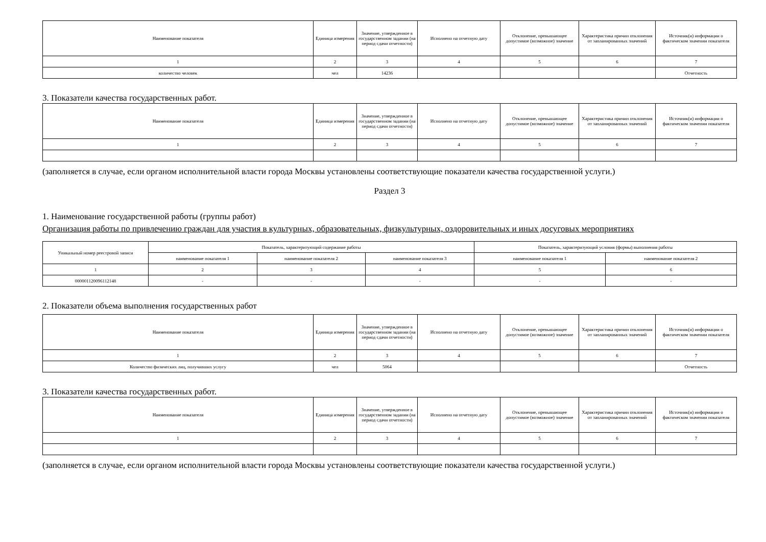| Наименование показателя | Единица измерения | Значение, утвержденное в государственном задании (на период сдачи отчетности) | Исполнено на отчетную дату | Отклонение, превышающее допустимое (возможное) значение | Характеристика причин отклонения от запланированных значений | Источник(и) информации о фактическом значении показателя |
| --- | --- | --- | --- | --- | --- | --- |
| 1 | 2 | 3 | 4 | 5 | 6 | 7 |
| количество человек | чел | 14236 | | | | Отчетность |
3. Показатели качества государственных работ.
| Наименование показателя | Единица измерения | Значение, утвержденное в государственном задании (на период сдачи отчетности) | Исполнено на отчетную дату | Отклонение, превышающее допустимое (возможное) значение | Характеристика причин отклонения от запланированных значений | Источник(и) информации о фактическом значении показателя |
| --- | --- | --- | --- | --- | --- | --- |
| 1 | 2 | 3 | 4 | 5 | 6 | 7 |
(заполняется в случае, если органом исполнительной власти города Москвы установлены соответствующие показатели качества государственной услуги.)
Раздел 3
1. Наименование государственной работы (группы работ)
Организация работы по привлечению граждан для участия в культурных, образовательных, физкультурных, оздоровительных и иных досуговых мероприятиях
| Уникальный номер реестровой записи | Показатель, характеризующий содержание работы | | | Показатель, характеризующий условия (формы) выполнения работы | |
| --- | --- | --- | --- | --- | --- |
| | наименование показателя 1 | наименование показателя 2 | наименование показателя 3 | наименование показателя 1 | наименование показателя 2 |
| 1 | 2 | 3 | 4 | 5 | 6 |
| 000001120096112148 | - | - | - | - | - |
2. Показатели объема выполнения государственных работ
| Наименование показателя | Единица измерения | Значение, утвержденное в государственном задании (на период сдачи отчетности) | Исполнено на отчетную дату | Отклонение, превышающее допустимое (возможное) значение | Характеристика причин отклонения от запланированных значений | Источник(и) информации о фактическом значении показателя |
| --- | --- | --- | --- | --- | --- | --- |
| 1 | 2 | 3 | 4 | 5 | 6 | 7 |
| Количество физических лиц, получивших услугу | чел | 5064 | | | | Отчетность |
3. Показатели качества государственных работ.
| Наименование показателя | Единица измерения | Значение, утвержденное в государственном задании (на период сдачи отчетности) | Исполнено на отчетную дату | Отклонение, превышающее допустимое (возможное) значение | Характеристика причин отклонения от запланированных значений | Источник(и) информации о фактическом значении показателя |
| --- | --- | --- | --- | --- | --- | --- |
| 1 | 2 | 3 | 4 | 5 | 6 | 7 |
(заполняется в случае, если органом исполнительной власти города Москвы установлены соответствующие показатели качества государственной услуги.)